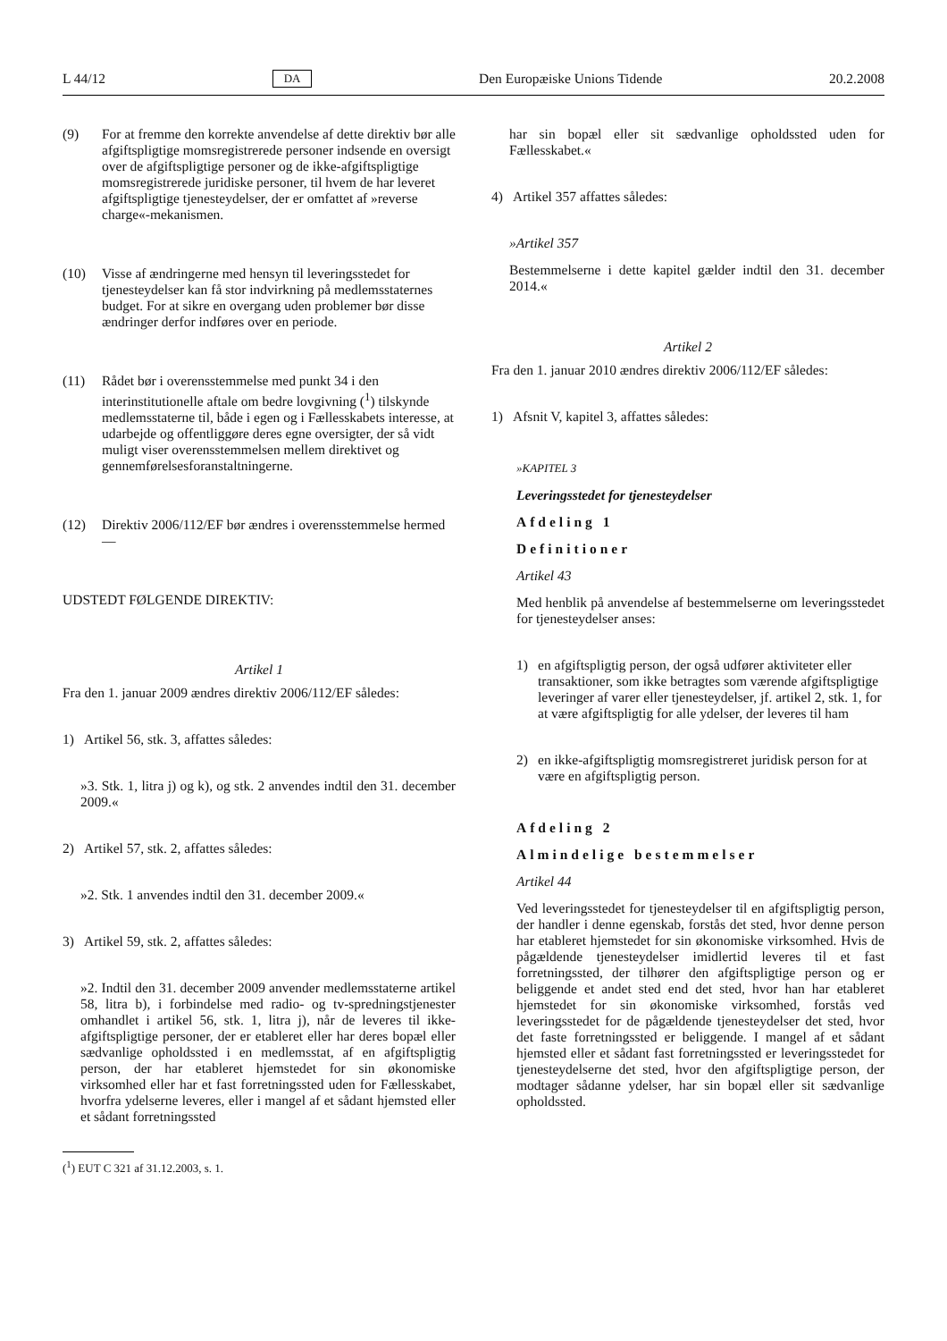L 44/12 DA Den Europæiske Unions Tidende 20.2.2008
(9) For at fremme den korrekte anvendelse af dette direktiv bør alle afgiftspligtige momsregistrerede personer indsende en oversigt over de afgiftspligtige personer og de ikke-afgiftspligtige momsregistrerede juridiske personer, til hvem de har leveret afgiftspligtige tjenesteydelser, der er omfattet af »reverse charge«-mekanismen.
(10) Visse af ændringerne med hensyn til leveringsstedet for tjenesteydelser kan få stor indvirkning på medlemsstaternes budget. For at sikre en overgang uden problemer bør disse ændringer derfor indføres over en periode.
(11) Rådet bør i overensstemmelse med punkt 34 i den interinstitutionelle aftale om bedre lovgivning (<sup>1</sup>) tilskynde medlemsstaterne til, både i egen og i Fællesskabets interesse, at udarbejde og offentliggøre deres egne oversigter, der så vidt muligt viser overensstemmelsen mellem direktivet og gennemførelsesforanstaltningerne.
(12) Direktiv 2006/112/EF bør ændres i overensstemmelse hermed —
UDSTEDT FØLGENDE DIREKTIV:
Artikel 1
Fra den 1. januar 2009 ændres direktiv 2006/112/EF således:
1) Artikel 56, stk. 3, affattes således:
»3. Stk. 1, litra j) og k), og stk. 2 anvendes indtil den 31. december 2009.«
2) Artikel 57, stk. 2, affattes således:
»2. Stk. 1 anvendes indtil den 31. december 2009.«
3) Artikel 59, stk. 2, affattes således:
»2. Indtil den 31. december 2009 anvender medlemsstaterne artikel 58, litra b), i forbindelse med radio- og tv-spredningstjenester omhandlet i artikel 56, stk. 1, litra j), når de leveres til ikke-afgiftspligtige personer, der er etableret eller har deres bopæl eller sædvanlige opholdssted i en medlemsstat, af en afgiftspligtig person, der har etableret hjemstedet for sin økonomiske virksomhed eller har et fast forretningssted uden for Fællesskabet, hvorfra ydelserne leveres, eller i mangel af et sådant hjemsted eller et sådant forretningssted
(<sup>1</sup>) EUT C 321 af 31.12.2003, s. 1.
har sin bopæl eller sit sædvanlige opholdssted uden for Fællesskabet.«
4) Artikel 357 affattes således:
»Artikel 357
Bestemmelserne i dette kapitel gælder indtil den 31. december 2014.«
Artikel 2
Fra den 1. januar 2010 ændres direktiv 2006/112/EF således:
1) Afsnit V, kapitel 3, affattes således:
»KAPITEL 3
Leveringsstedet for tjenesteydelser
Afdeling 1
Definitioner
Artikel 43
Med henblik på anvendelse af bestemmelserne om leveringsstedet for tjenesteydelser anses:
1) en afgiftspligtig person, der også udfører aktiviteter eller transaktioner, som ikke betragtes som værende afgiftspligtige leveringer af varer eller tjenesteydelser, jf. artikel 2, stk. 1, for at være afgiftspligtig for alle ydelser, der leveres til ham
2) en ikke-afgiftspligtig momsregistreret juridisk person for at være en afgiftspligtig person.
Afdeling 2
Almindelige bestemmelser
Artikel 44
Ved leveringsstedet for tjenesteydelser til en afgiftspligtig person, der handler i denne egenskab, forstås det sted, hvor denne person har etableret hjemstedet for sin økonomiske virksomhed. Hvis de pågældende tjenesteydelser imidlertid leveres til et fast forretningssted, der tilhører den afgiftspligtige person og er beliggende et andet sted end det sted, hvor han har etableret hjemstedet for sin økonomiske virksomhed, forstås ved leveringsstedet for de pågældende tjenesteydelser det sted, hvor det faste forretningssted er beliggende. I mangel af et sådant hjemsted eller et sådant fast forretningssted er leveringsstedet for tjenesteydelserne det sted, hvor den afgiftspligtige person, der modtager sådanne ydelser, har sin bopæl eller sit sædvanlige opholdssted.